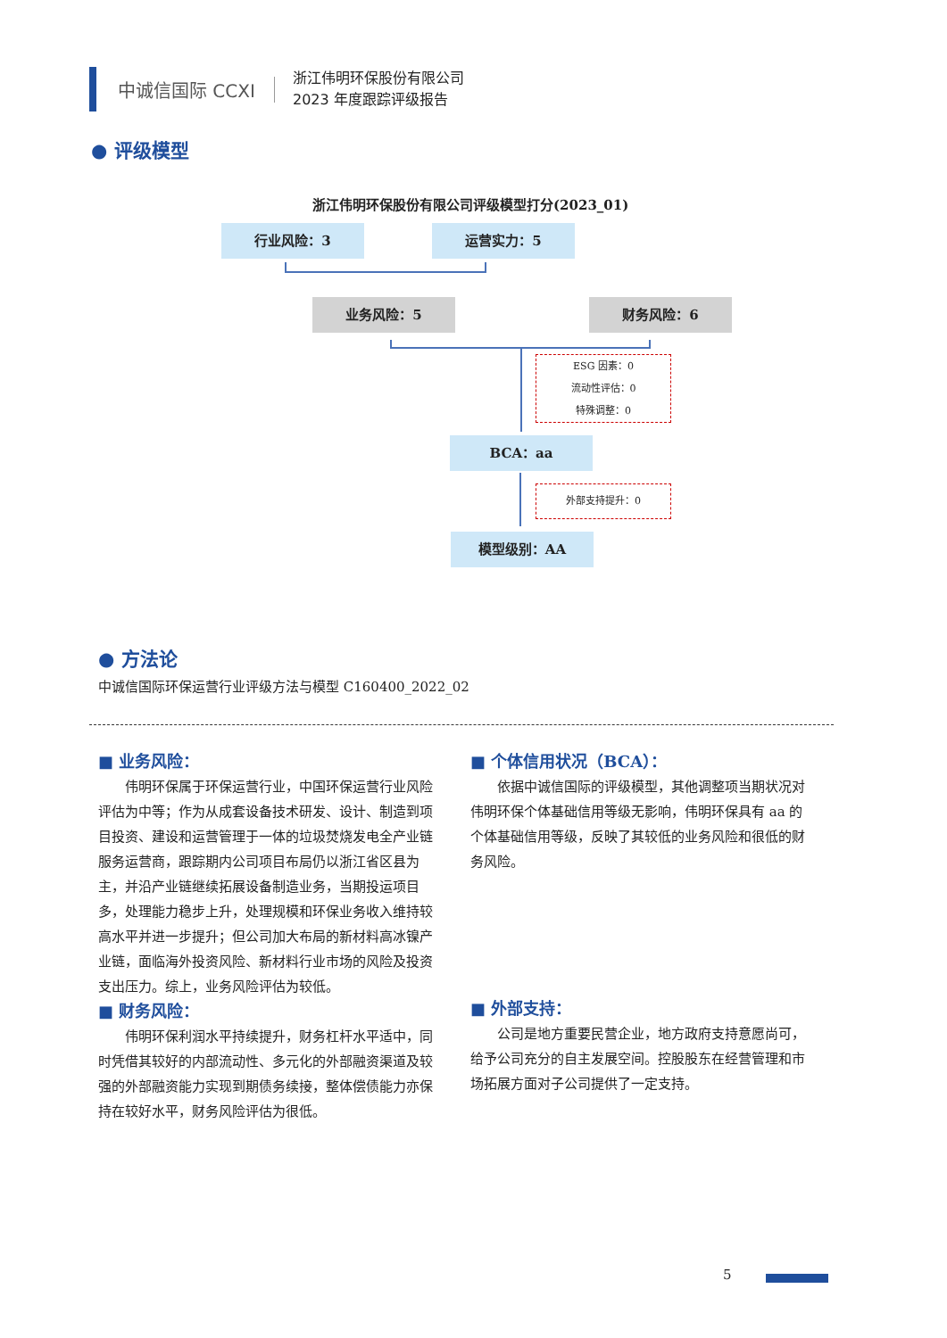中诚信国际 CCXI
浙江伟明环保股份有限公司
2023 年度跟踪评级报告
● 评级模型
浙江伟明环保股份有限公司评级模型打分(2023_01)
行业风险：3 运营实力：5
业务风险：5 财务风险：6
ESG 因素：0
流动性评估：0
特殊调整：0
BCA：aa
外部支持提升：0
模型级别：AA
● 方法论
中诚信国际环保运营行业评级方法与模型 C160400_2022_02
■ 业务风险：
伟明环保属于环保运营行业，中国环保运营行业风险评估为中等；作为从成套设备技术研发、设计、制造到项目投资、建设和运营管理于一体的垃圾焚烧发电全产业链服务运营商，跟踪期内公司项目布局仍以浙江省区县为主，并沿产业链继续拓展设备制造业务，当期投运项目多，处理能力稳步上升，处理规模和环保业务收入维持较高水平并进一步提升；但公司加大布局的新材料高冰镍产业链，面临海外投资风险、新材料行业市场的风险及投资支出压力。综上，业务风险评估为较低。
■ 财务风险：
伟明环保利润水平持续提升，财务杠杆水平适中，同时凭借其较好的内部流动性、多元化的外部融资渠道及较强的外部融资能力实现到期债务续接，整体偿债能力亦保持在较好水平，财务风险评估为很低。
■ 个体信用状况（BCA）：
依据中诚信国际的评级模型，其他调整项当期状况对伟明环保个体基础信用等级无影响，伟明环保具有 aa 的个体基础信用等级，反映了其较低的业务风险和很低的财务风险。
■ 外部支持：
公司是地方重要民营企业，地方政府支持意愿尚可，给予公司充分的自主发展空间。控股股东在经营管理和市场拓展方面对子公司提供了一定支持。
5